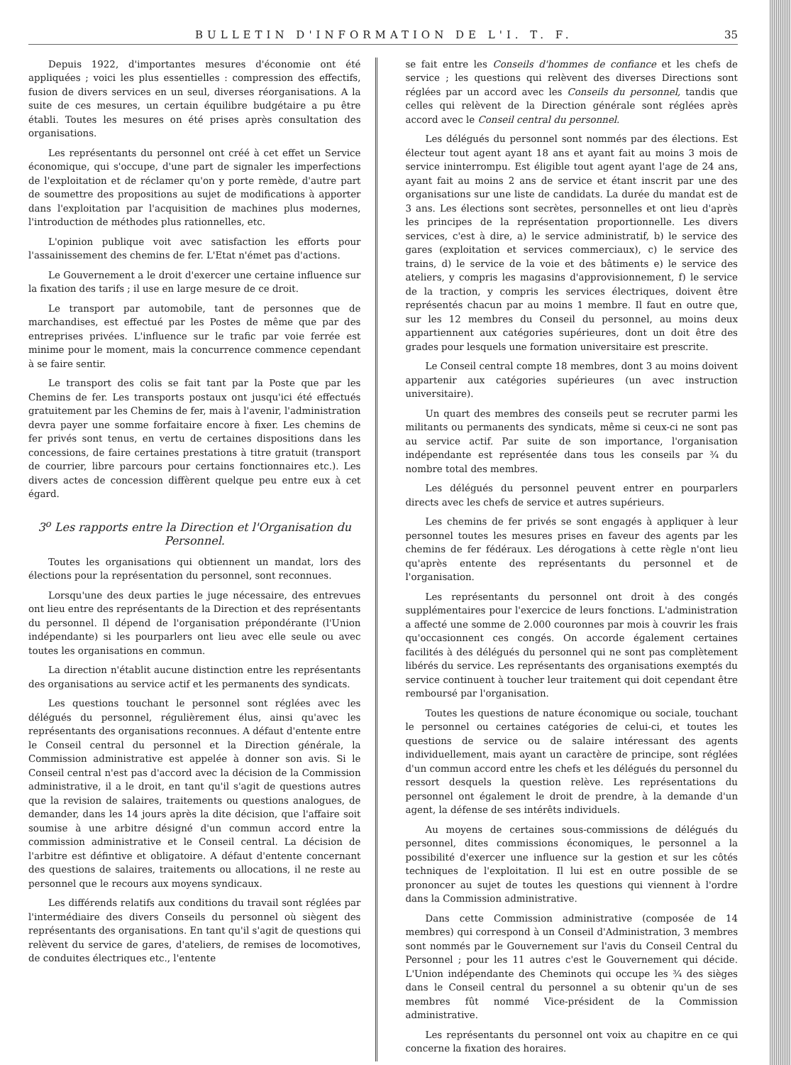BULLETIN D'INFORMATION DE L'I. T. F. 35
Depuis 1922, d'importantes mesures d'économie ont été appliquées ; voici les plus essentielles : compression des effectifs, fusion de divers services en un seul, diverses réorganisations. A la suite de ces mesures, un certain équilibre budgétaire a pu être établi. Toutes les mesures on été prises après consultation des organisations.
Les représentants du personnel ont créé à cet effet un Service économique, qui s'occupe, d'une part de signaler les imperfections de l'exploitation et de réclamer qu'on y porte remède, d'autre part de soumettre des propositions au sujet de modifications à apporter dans l'exploitation par l'acquisition de machines plus modernes, l'introduction de méthodes plus rationnelles, etc.
L'opinion publique voit avec satisfaction les efforts pour l'assainissement des chemins de fer. L'Etat n'émet pas d'actions.
Le Gouvernement a le droit d'exercer une certaine influence sur la fixation des tarifs ; il use en large mesure de ce droit.
Le transport par automobile, tant de personnes que de marchandises, est effectué par les Postes de même que par des entreprises privées. L'influence sur le trafic par voie ferrée est minime pour le moment, mais la concurrence commence cependant à se faire sentir.
Le transport des colis se fait tant par la Poste que par les Chemins de fer. Les transports postaux ont jusqu'ici été effectués gratuitement par les Chemins de fer, mais à l'avenir, l'administration devra payer une somme forfaitaire encore à fixer. Les chemins de fer privés sont tenus, en vertu de certaines dispositions dans les concessions, de faire certaines prestations à titre gratuit (transport de courrier, libre parcours pour certains fonctionnaires etc.). Les divers actes de concession diffèrent quelque peu entre eux à cet égard.
3<sup>o</sup> Les rapports entre la Direction et l'Organisation du Personnel.
Toutes les organisations qui obtiennent un mandat, lors des élections pour la représentation du personnel, sont reconnues.
Lorsqu'une des deux parties le juge nécessaire, des entrevues ont lieu entre des représentants de la Direction et des représentants du personnel. Il dépend de l'organisation prépondérante (l'Union indépendante) si les pourparlers ont lieu avec elle seule ou avec toutes les organisations en commun.
La direction n'établit aucune distinction entre les représentants des organisations au service actif et les permanents des syndicats.
Les questions touchant le personnel sont réglées avec les délégués du personnel, régulièrement élus, ainsi qu'avec les représentants des organisations reconnues. A défaut d'entente entre le Conseil central du personnel et la Direction générale, la Commission administrative est appelée à donner son avis. Si le Conseil central n'est pas d'accord avec la décision de la Commission administrative, il a le droit, en tant qu'il s'agit de questions autres que la revision de salaires, traitements ou questions analogues, de demander, dans les 14 jours après la dite décision, que l'affaire soit soumise à une arbitre désigné d'un commun accord entre la commission administrative et le Conseil central. La décision de l'arbitre est défintive et obligatoire. A défaut d'entente concernant des questions de salaires, traitements ou allocations, il ne reste au personnel que le recours aux moyens syndicaux.
Les différends relatifs aux conditions du travail sont réglées par l'intermédiaire des divers Conseils du personnel où siègent des représentants des organisations. En tant qu'il s'agit de questions qui relèvent du service de gares, d'ateliers, de remises de locomotives, de conduites électriques etc., l'entente
se fait entre les Conseils d'hommes de confiance et les chefs de service ; les questions qui relèvent des diverses Directions sont réglées par un accord avec les Conseils du personnel, tandis que celles qui relèvent de la Direction générale sont réglées après accord avec le Conseil central du personnel.
Les délégués du personnel sont nommés par des élections. Est électeur tout agent ayant 18 ans et ayant fait au moins 3 mois de service ininterrompu. Est éligible tout agent ayant l'age de 24 ans, ayant fait au moins 2 ans de service et étant inscrit par une des organisations sur une liste de candidats. La durée du mandat est de 3 ans. Les élections sont secrètes, personnelles et ont lieu d'après les principes de la représentation proportionnelle. Les divers services, c'est à dire, a) le service administratif, b) le service des gares (exploitation et services commerciaux), c) le service des trains, d) le service de la voie et des bâtiments e) le service des ateliers, y compris les magasins d'approvisionnement, f) le service de la traction, y compris les services électriques, doivent être représentés chacun par au moins 1 membre. Il faut en outre que, sur les 12 membres du Conseil du personnel, au moins deux appartiennent aux catégories supérieures, dont un doit être des grades pour lesquels une formation universitaire est prescrite.
Le Conseil central compte 18 membres, dont 3 au moins doivent appartenir aux catégories supérieures (un avec instruction universitaire).
Un quart des membres des conseils peut se recruter parmi les militants ou permanents des syndicats, même si ceux-ci ne sont pas au service actif. Par suite de son importance, l'organisation indépendante est représentée dans tous les conseils par ¾ du nombre total des membres.
Les délégués du personnel peuvent entrer en pourparlers directs avec les chefs de service et autres supérieurs.
Les chemins de fer privés se sont engagés à appliquer à leur personnel toutes les mesures prises en faveur des agents par les chemins de fer fédéraux. Les dérogations à cette règle n'ont lieu qu'après entente des représentants du personnel et de l'organisation.
Les représentants du personnel ont droit à des congés supplémentaires pour l'exercice de leurs fonctions. L'administration a affecté une somme de 2.000 couronnes par mois à couvrir les frais qu'occasionnent ces congés. On accorde également certaines facilités à des délégués du personnel qui ne sont pas complètement libérés du service. Les représentants des organisations exemptés du service continuent à toucher leur traitement qui doit cependant être remboursé par l'organisation.
Toutes les questions de nature économique ou sociale, touchant le personnel ou certaines catégories de celui-ci, et toutes les questions de service ou de salaire intéressant des agents individuellement, mais ayant un caractère de principe, sont réglées d'un commun accord entre les chefs et les délégués du personnel du ressort desquels la question relève. Les représentations du personnel ont également le droit de prendre, à la demande d'un agent, la défense de ses intérêts individuels.
Au moyens de certaines sous-commissions de délégués du personnel, dites commissions économiques, le personnel a la possibilité d'exercer une influence sur la gestion et sur les côtés techniques de l'exploitation. Il lui est en outre possible de se prononcer au sujet de toutes les questions qui viennent à l'ordre dans la Commission administrative.
Dans cette Commission administrative (composée de 14 membres) qui correspond à un Conseil d'Administration, 3 membres sont nommés par le Gouvernement sur l'avis du Conseil Central du Personnel ; pour les 11 autres c'est le Gouvernement qui décide. L'Union indépendante des Cheminots qui occupe les ¾ des sièges dans le Conseil central du personnel a su obtenir qu'un de ses membres fût nommé Vice-président de la Commission administrative.
Les représentants du personnel ont voix au chapitre en ce qui concerne la fixation des horaires.